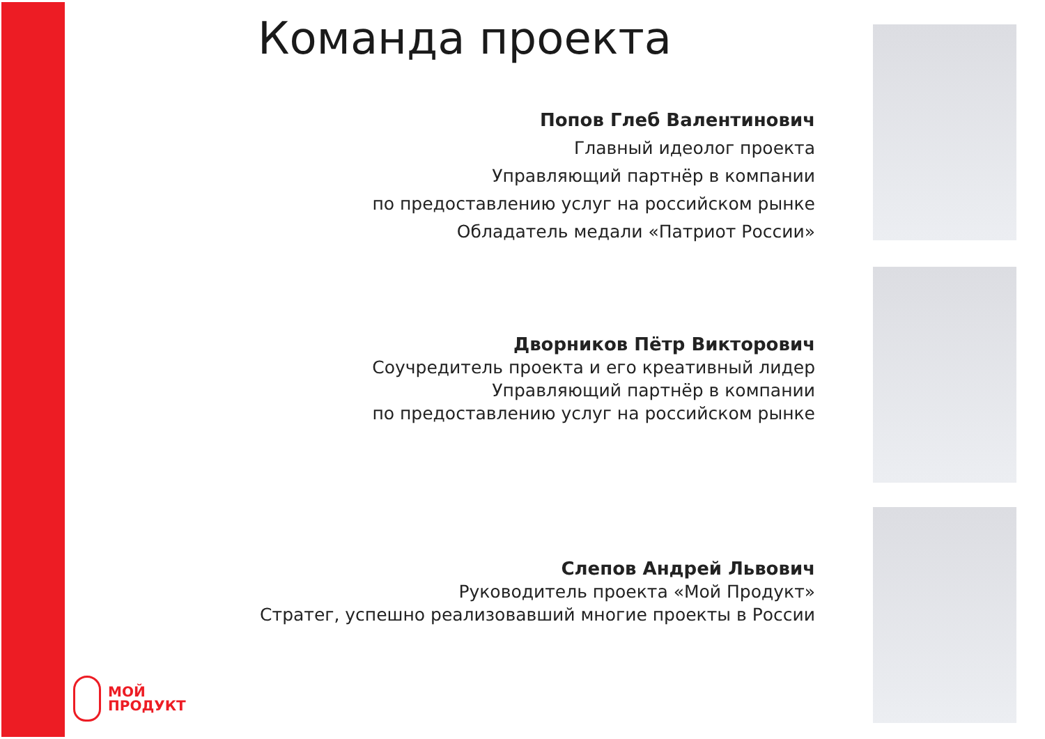Команда проекта
Попов Глеб Валентинович
Главный идеолог проекта
Управляющий партнёр в компании
по предоставлению услуг на российском рынке
Обладатель медали «Патриот России»
Дворников Пётр Викторович
Соучредитель проекта и его креативный лидер
Управляющий партнёр в компании
по предоставлению услуг на российском рынке
Слепов Андрей Львович
Руководитель проекта «Мой Продукт»
Стратег, успешно реализовавший многие проекты в России
МОЙ
ПРОДУКТ